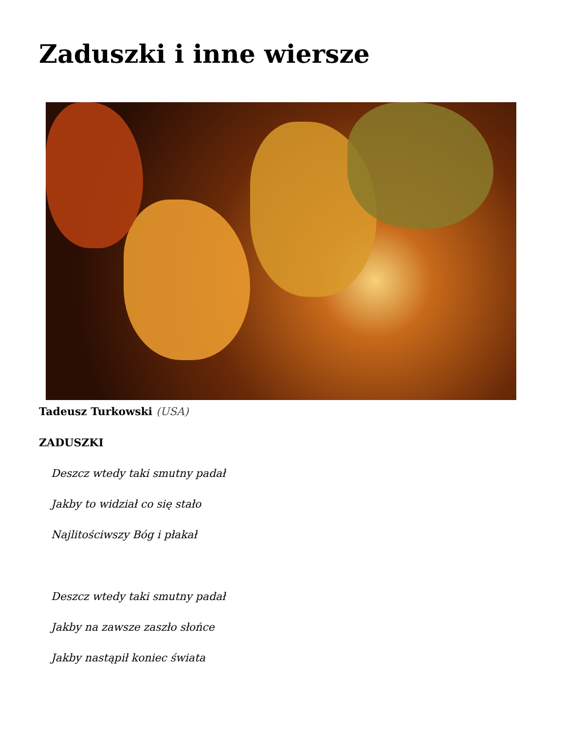Zaduszki i inne wiersze
Tadeusz Turkowski (USA)
ZADUSZKI
Deszcz wtedy taki smutny padał
Jakby to widział co się stało
Najlitościwszy Bóg i płakał
Deszcz wtedy taki smutny padał
Jakby na zawsze zaszło słońce
Jakby nastąpił koniec świata